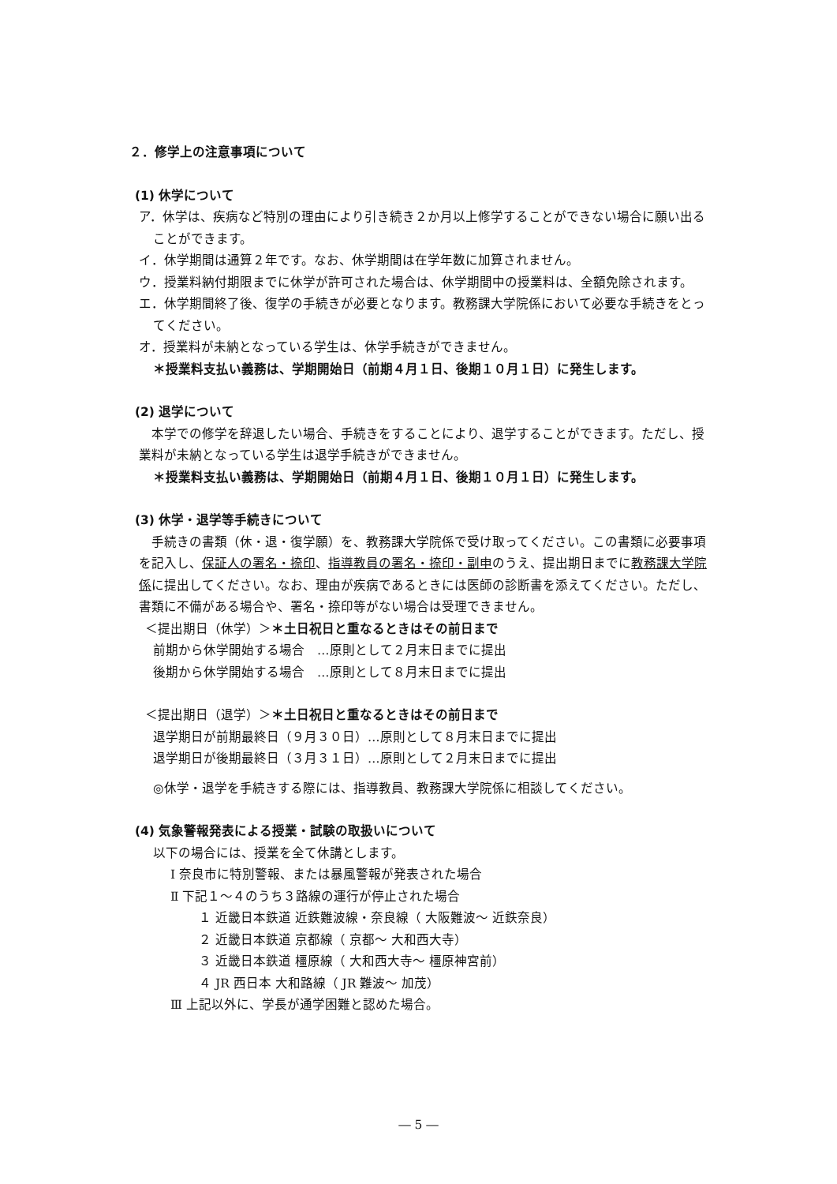２．修学上の注意事項について
(1) 休学について
ア．休学は、疾病など特別の理由により引き続き２か月以上修学することができない場合に願い出ることができます。
イ．休学期間は通算２年です。なお、休学期間は在学年数に加算されません。
ウ．授業料納付期限までに休学が許可された場合は、休学期間中の授業料は、全額免除されます。
エ．休学期間終了後、復学の手続きが必要となります。教務課大学院係において必要な手続きをとってください。
オ．授業料が未納となっている学生は、休学手続きができません。
＊授業料支払い義務は、学期開始日（前期４月１日、後期１０月１日）に発生します。
(2) 退学について
　本学での修学を辞退したい場合、手続きをすることにより、退学することができます。ただし、授業料が未納となっている学生は退学手続きができません。
＊授業料支払い義務は、学期開始日（前期４月１日、後期１０月１日）に発生します。
(3) 休学・退学等手続きについて
　手続きの書類（休・退・復学願）を、教務課大学院係で受け取ってください。この書類に必要事項を記入し、保証人の署名・捺印、指導教員の署名・捺印・副申のうえ、提出期日までに教務課大学院係に提出してください。なお、理由が疾病であるときには医師の診断書を添えてください。ただし、書類に不備がある場合や、署名・捺印等がない場合は受理できません。
＜提出期日（休学）＞＊土日祝日と重なるときはその前日まで
前期から休学開始する場合　…原則として２月末日までに提出
後期から休学開始する場合　…原則として８月末日までに提出
＜提出期日（退学）＞＊土日祝日と重なるときはその前日まで
退学期日が前期最終日（９月３０日）…原則として８月末日までに提出
退学期日が後期最終日（３月３１日）…原則として２月末日までに提出
◎休学・退学を手続きする際には、指導教員、教務課大学院係に相談してください。
(4) 気象警報発表による授業・試験の取扱いについて
以下の場合には、授業を全て休講とします。
Ⅰ 奈良市に特別警報、または暴風警報が発表された場合
Ⅱ 下記１～４のうち３路線の運行が停止された場合
１ 近畿日本鉄道 近鉄難波線・奈良線（ 大阪難波～ 近鉄奈良）
２ 近畿日本鉄道 京都線（ 京都～ 大和西大寺）
３ 近畿日本鉄道 橿原線（ 大和西大寺～ 橿原神宮前）
４ JR 西日本 大和路線（ JR 難波～ 加茂）
Ⅲ 上記以外に、学長が通学困難と認めた場合。
― 5 ―